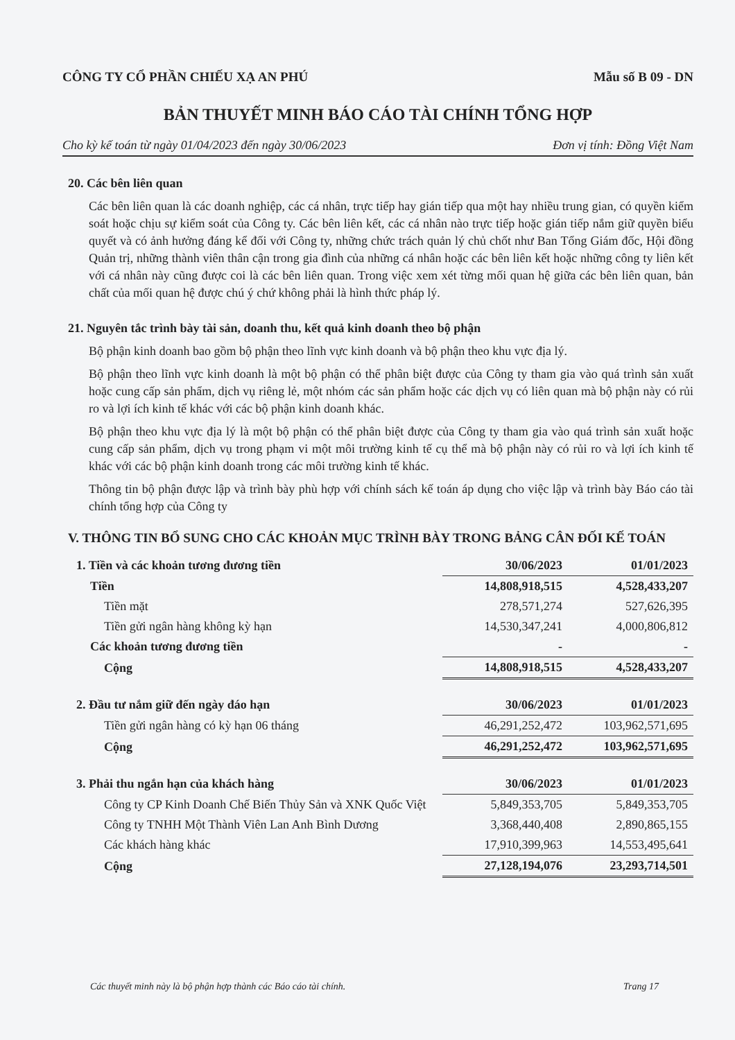CÔNG TY CỔ PHẦN CHIẾU XẠ AN PHÚ Mẫu số B 09 - DN
BẢN THUYẾT MINH BÁO CÁO TÀI CHÍNH TỔNG HỢP
Cho kỳ kế toán từ ngày 01/04/2023 đến ngày 30/06/2023 Đơn vị tính: Đồng Việt Nam
20. Các bên liên quan
Các bên liên quan là các doanh nghiệp, các cá nhân, trực tiếp hay gián tiếp qua một hay nhiều trung gian, có quyền kiểm soát hoặc chịu sự kiểm soát của Công ty. Các bên liên kết, các cá nhân nào trực tiếp hoặc gián tiếp nắm giữ quyền biểu quyết và có ảnh hưởng đáng kể đối với Công ty, những chức trách quản lý chủ chốt như Ban Tổng Giám đốc, Hội đồng Quản trị, những thành viên thân cận trong gia đình của những cá nhân hoặc các bên liên kết hoặc những công ty liên kết với cá nhân này cũng được coi là các bên liên quan. Trong việc xem xét từng mối quan hệ giữa các bên liên quan, bản chất của mối quan hệ được chú ý chứ không phải là hình thức pháp lý.
21. Nguyên tắc trình bày tài sản, doanh thu, kết quả kinh doanh theo bộ phận
Bộ phận kinh doanh bao gồm bộ phận theo lĩnh vực kinh doanh và bộ phận theo khu vực địa lý.
Bộ phận theo lĩnh vực kinh doanh là một bộ phận có thể phân biệt được của Công ty tham gia vào quá trình sản xuất hoặc cung cấp sản phẩm, dịch vụ riêng lẻ, một nhóm các sản phẩm hoặc các dịch vụ có liên quan mà bộ phận này có rủi ro và lợi ích kinh tế khác với các bộ phận kinh doanh khác.
Bộ phận theo khu vực địa lý là một bộ phận có thể phân biệt được của Công ty tham gia vào quá trình sản xuất hoặc cung cấp sản phẩm, dịch vụ trong phạm vi một môi trường kinh tế cụ thể mà bộ phận này có rủi ro và lợi ích kinh tế khác với các bộ phận kinh doanh trong các môi trường kinh tế khác.
Thông tin bộ phận được lập và trình bày phù hợp với chính sách kế toán áp dụng cho việc lập và trình bày Báo cáo tài chính tổng hợp của Công ty
V. THÔNG TIN BỔ SUNG CHO CÁC KHOẢN MỤC TRÌNH BÀY TRONG BẢNG CÂN ĐỐI KẾ TOÁN
| 1. Tiền và các khoản tương đương tiền | 30/06/2023 | 01/01/2023 |
| --- | --- | --- |
| Tiền | 14,808,918,515 | 4,528,433,207 |
| Tiền mặt | 278,571,274 | 527,626,395 |
| Tiền gửi ngân hàng không kỳ hạn | 14,530,347,241 | 4,000,806,812 |
| Các khoản tương đương tiền | - | - |
| Cộng | 14,808,918,515 | 4,528,433,207 |
| 2. Đầu tư nắm giữ đến ngày đáo hạn | 30/06/2023 | 01/01/2023 |
| Tiền gửi ngân hàng có kỳ hạn 06 tháng | 46,291,252,472 | 103,962,571,695 |
| Cộng | 46,291,252,472 | 103,962,571,695 |
| 3. Phải thu ngắn hạn của khách hàng | 30/06/2023 | 01/01/2023 |
| Công ty CP Kinh Doanh Chế Biến Thủy Sản và XNK Quốc Việt | 5,849,353,705 | 5,849,353,705 |
| Công ty TNHH Một Thành Viên Lan Anh Bình Dương | 3,368,440,408 | 2,890,865,155 |
| Các khách hàng khác | 17,910,399,963 | 14,553,495,641 |
| Cộng | 27,128,194,076 | 23,293,714,501 |
Các thuyết minh này là bộ phận hợp thành các Báo cáo tài chính. Trang 17